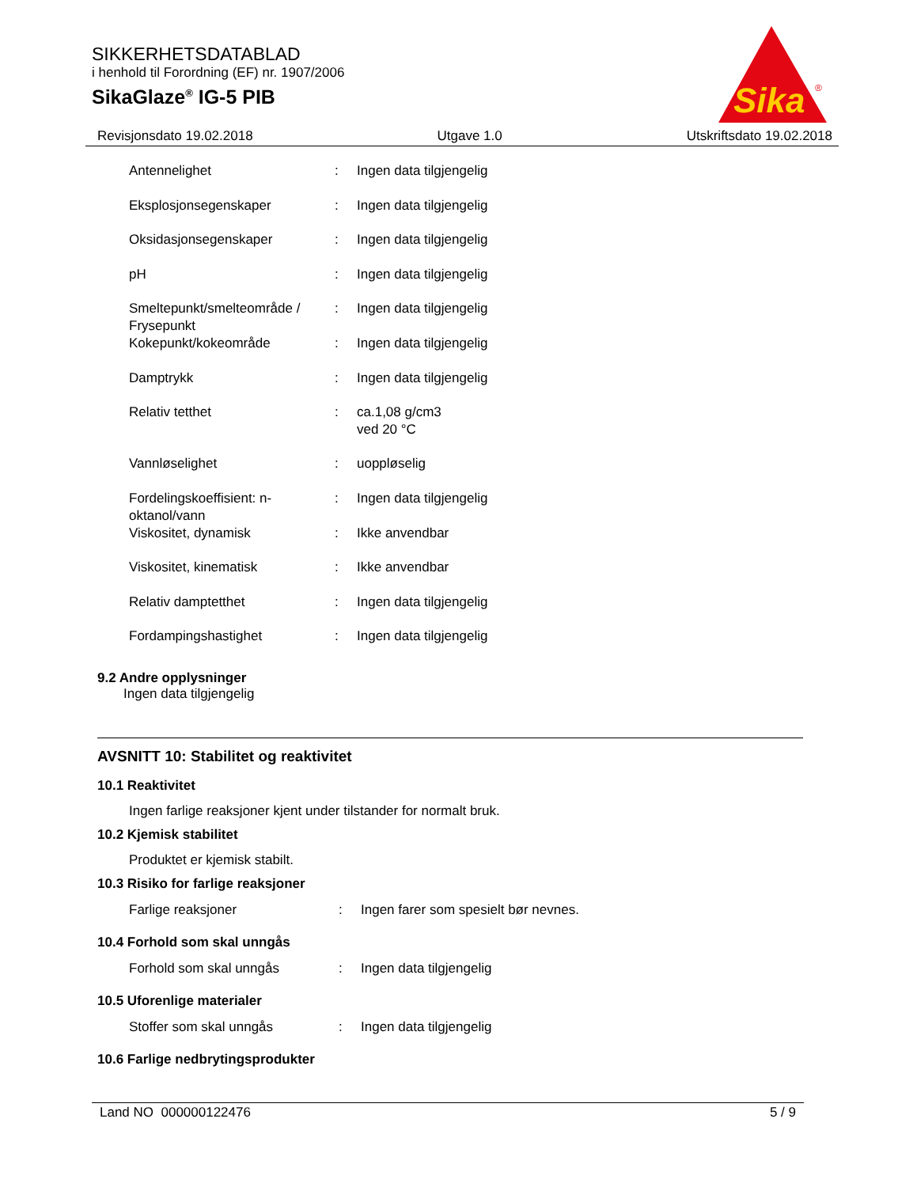SIKKERHETSDATABLAD
i henhold til Forordning (EF) nr. 1907/2006
SikaGlaze<sup>®</sup> IG-5 PIB
Sika
®
Revisjonsdato 19.02.2018 Utgave 1.0 Utskriftsdato 19.02.2018
| Antennelighet | : | Ingen data tilgjengelig |
| Eksplosjonsegenskaper | : | Ingen data tilgjengelig |
| Oksidasjonsegenskaper | : | Ingen data tilgjengelig |
| pH | : | Ingen data tilgjengelig |
| Smeltepunkt/smelteområde / Frysepunkt | : | Ingen data tilgjengelig |
| Kokepunkt/kokeområde | : | Ingen data tilgjengelig |
| Damptrykk | : | Ingen data tilgjengelig |
| Relativ tetthet | : | ca.1,08 g/cm3 ved 20 °C |
| Vannløselighet | : | uoppløselig |
| Fordelingskoeffisient: n-oktanol/vann | : | Ingen data tilgjengelig |
| Viskositet, dynamisk | : | Ikke anvendbar |
| Viskositet, kinematisk | : | Ikke anvendbar |
| Relativ damptetthet | : | Ingen data tilgjengelig |
| Fordampingshastighet | : | Ingen data tilgjengelig |
9.2 Andre opplysninger
Ingen data tilgjengelig
AVSNITT 10: Stabilitet og reaktivitet
10.1 Reaktivitet
Ingen farlige reaksjoner kjent under tilstander for normalt bruk.
10.2 Kjemisk stabilitet
Produktet er kjemisk stabilt.
10.3 Risiko for farlige reaksjoner
| Farlige reaksjoner | : | Ingen farer som spesielt bør nevnes. |
10.4 Forhold som skal unngås
| Forhold som skal unngås | : | Ingen data tilgjengelig |
10.5 Uforenlige materialer
| Stoffer som skal unngås | : | Ingen data tilgjengelig |
10.6 Farlige nedbrytingsprodukter
Land NO 000000122476 5 / 9